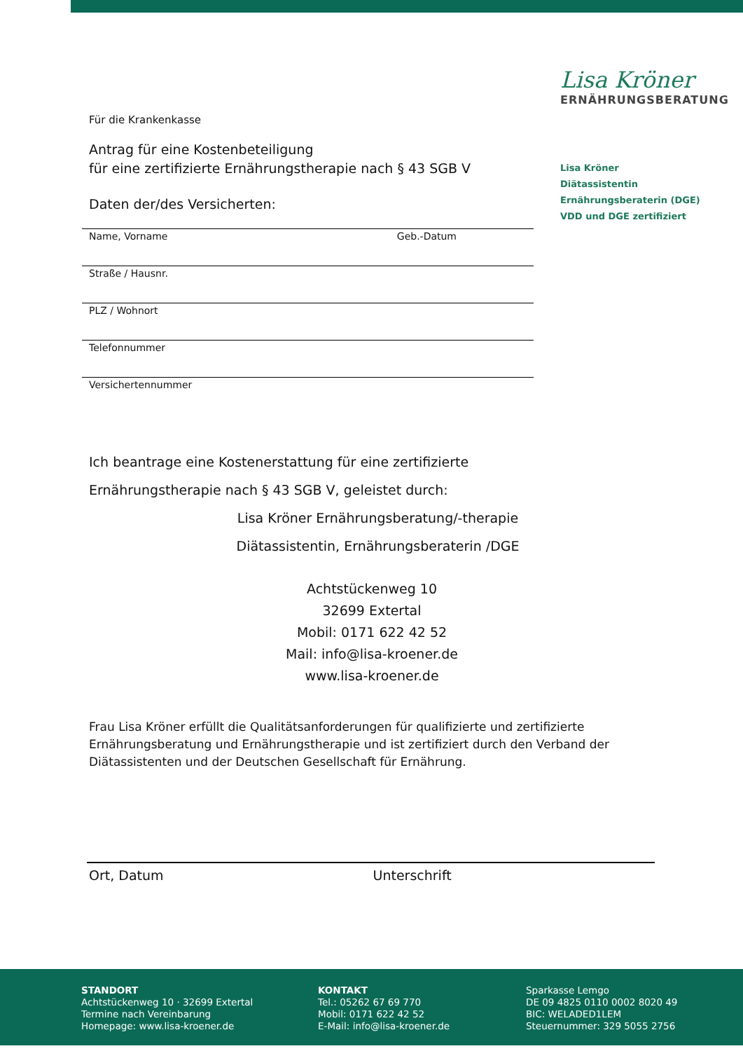Lisa Kröner
ERNÄHRUNGSBERATUNG
Lisa Kröner
Diätassistentin
Ernährungsberaterin (DGE)
VDD und DGE zertifiziert
Für die Krankenkasse
Antrag für eine Kostenbeteiligung
für eine zertifizierte Ernährungstherapie nach § 43 SGB V
Daten der/des Versicherten:
Name, Vorname Geb.-Datum
Straße / Hausnr.
PLZ / Wohnort
Telefonnummer
Versichertennummer
Ich beantrage eine Kostenerstattung für eine zertifizierte
Ernährungstherapie nach § 43 SGB V, geleistet durch:
Lisa Kröner Ernährungsberatung/-therapie
Diätassistentin, Ernährungsberaterin /DGE
Achtstückenweg 10
32699 Extertal
Mobil: 0171 622 42 52
Mail: info@lisa-kroener.de
www.lisa-kroener.de
Frau Lisa Kröner erfüllt die Qualitätsanforderungen für qualifizierte und zertifizierte Ernährungsberatung und Ernährungstherapie und ist zertifiziert durch den Verband der Diätassistenten und der Deutschen Gesellschaft für Ernährung.
Ort, Datum Unterschrift
STANDORT
Achtstückenweg 10 · 32699 Extertal
Termine nach Vereinbarung
Homepage: www.lisa-kroener.de
KONTAKT
Tel.: 05262 67 69 770
Mobil: 0171 622 42 52
E-Mail: info@lisa-kroener.de
Sparkasse Lemgo
DE 09 4825 0110 0002 8020 49
BIC: WELADED1LEM
Steuernummer: 329 5055 2756